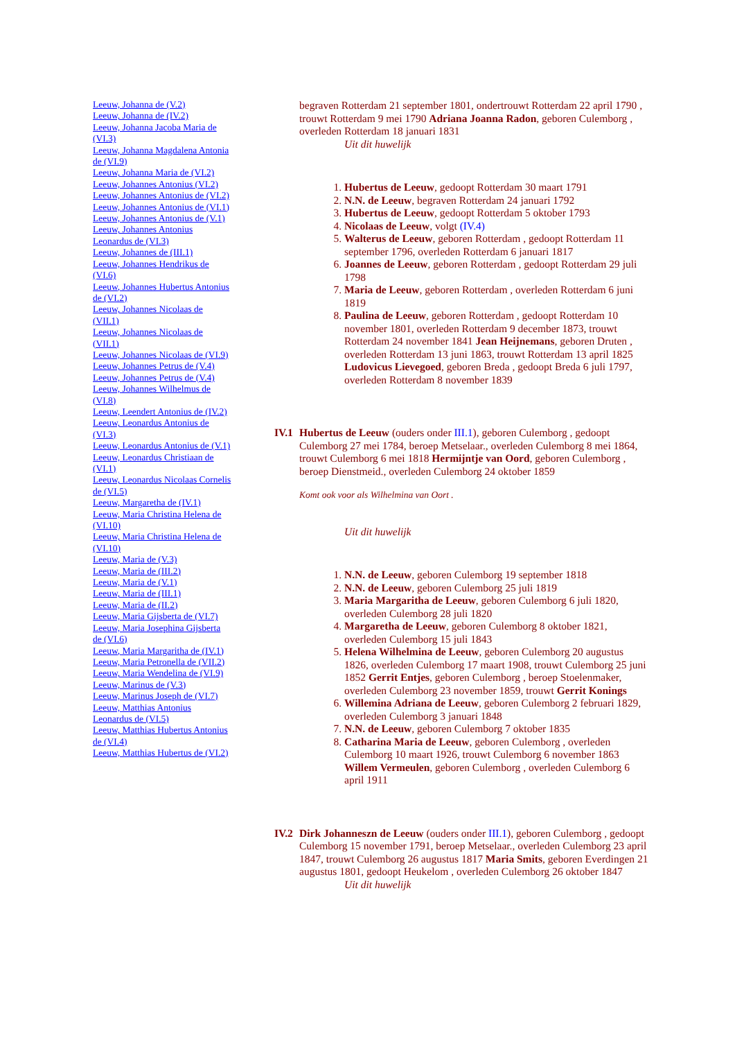Leeuw, Johanna de (V.2)
Leeuw, Johanna de (IV.2)
Leeuw, Johanna Jacoba Maria de (VI.3)
Leeuw, Johanna Magdalena Antonia de (VI.9)
Leeuw, Johanna Maria de (VI.2)
Leeuw, Johannes Antonius (VI.2)
Leeuw, Johannes Antonius de (VI.2)
Leeuw, Johannes Antonius de (VI.1)
Leeuw, Johannes Antonius de (V.1)
Leeuw, Johannes Antonius Leonardus de (VI.3)
Leeuw, Johannes de (III.1)
Leeuw, Johannes Hendrikus de (VI.6)
Leeuw, Johannes Hubertus Antonius de (VI.2)
Leeuw, Johannes Nicolaas de (VII.1)
Leeuw, Johannes Nicolaas de (VII.1)
Leeuw, Johannes Nicolaas de (VI.9)
Leeuw, Johannes Petrus de (V.4)
Leeuw, Johannes Petrus de (V.4)
Leeuw, Johannes Wilhelmus de (VI.8)
Leeuw, Leendert Antonius de (IV.2)
Leeuw, Leonardus Antonius de (VI.3)
Leeuw, Leonardus Antonius de (V.1)
Leeuw, Leonardus Christiaan de (VI.1)
Leeuw, Leonardus Nicolaas Cornelis de (VI.5)
Leeuw, Margaretha de (IV.1)
Leeuw, Maria Christina Helena de (VI.10)
Leeuw, Maria Christina Helena de (VI.10)
Leeuw, Maria de (V.3)
Leeuw, Maria de (III.2)
Leeuw, Maria de (V.1)
Leeuw, Maria de (III.1)
Leeuw, Maria de (II.2)
Leeuw, Maria Gijsberta de (VI.7)
Leeuw, Maria Josephina Gijsberta de (VI.6)
Leeuw, Maria Margaritha de (IV.1)
Leeuw, Maria Petronella de (VII.2)
Leeuw, Maria Wendelina de (VI.9)
Leeuw, Marinus de (V.3)
Leeuw, Marinus Joseph de (VI.7)
Leeuw, Matthias Antonius Leonardus de (VI.5)
Leeuw, Matthias Hubertus Antonius de (VI.4)
Leeuw, Matthias Hubertus de (VI.2)
begraven Rotterdam 21 september 1801, ondertrouwt Rotterdam 22 april 1790 , trouwt Rotterdam 9 mei 1790 Adriana Joanna Radon, geboren Culemborg , overleden Rotterdam 18 januari 1831
Uit dit huwelijk
1. Hubertus de Leeuw, gedoopt Rotterdam 30 maart 1791
2. N.N. de Leeuw, begraven Rotterdam 24 januari 1792
3. Hubertus de Leeuw, gedoopt Rotterdam 5 oktober 1793
4. Nicolaas de Leeuw, volgt (IV.4)
5. Walterus de Leeuw, geboren Rotterdam , gedoopt Rotterdam 11 september 1796, overleden Rotterdam 6 januari 1817
6. Joannes de Leeuw, geboren Rotterdam , gedoopt Rotterdam 29 juli 1798
7. Maria de Leeuw, geboren Rotterdam , overleden Rotterdam 6 juni 1819
8. Paulina de Leeuw, geboren Rotterdam , gedoopt Rotterdam 10 november 1801, overleden Rotterdam 9 december 1873, trouwt Rotterdam 24 november 1841 Jean Heijnemans, geboren Druten , overleden Rotterdam 13 juni 1863, trouwt Rotterdam 13 april 1825 Ludovicus Lievegoed, geboren Breda , gedoopt Breda 6 juli 1797, overleden Rotterdam 8 november 1839
IV.1
Hubertus de Leeuw (ouders onder III.1), geboren Culemborg , gedoopt Culemborg 27 mei 1784, beroep Metselaar., overleden Culemborg 8 mei 1864, trouwt Culemborg 6 mei 1818 Hermijntje van Oord, geboren Culemborg , beroep Dienstmeid., overleden Culemborg 24 oktober 1859
Komt ook voor als Wilhelmina van Oort .
Uit dit huwelijk
1. N.N. de Leeuw, geboren Culemborg 19 september 1818
2. N.N. de Leeuw, geboren Culemborg 25 juli 1819
3. Maria Margaritha de Leeuw, geboren Culemborg 6 juli 1820, overleden Culemborg 28 juli 1820
4. Margaretha de Leeuw, geboren Culemborg 8 oktober 1821, overleden Culemborg 15 juli 1843
5. Helena Wilhelmina de Leeuw, geboren Culemborg 20 augustus 1826, overleden Culemborg 17 maart 1908, trouwt Culemborg 25 juni 1852 Gerrit Entjes, geboren Culemborg , beroep Stoelenmaker, overleden Culemborg 23 november 1859, trouwt Gerrit Konings
6. Willemina Adriana de Leeuw, geboren Culemborg 2 februari 1829, overleden Culemborg 3 januari 1848
7. N.N. de Leeuw, geboren Culemborg 7 oktober 1835
8. Catharina Maria de Leeuw, geboren Culemborg , overleden Culemborg 10 maart 1926, trouwt Culemborg 6 november 1863 Willem Vermeulen, geboren Culemborg , overleden Culemborg 6 april 1911
IV.2
Dirk Johanneszn de Leeuw (ouders onder III.1), geboren Culemborg , gedoopt Culemborg 15 november 1791, beroep Metselaar., overleden Culemborg 23 april 1847, trouwt Culemborg 26 augustus 1817 Maria Smits, geboren Everdingen 21 augustus 1801, gedoopt Heukelom , overleden Culemborg 26 oktober 1847
Uit dit huwelijk